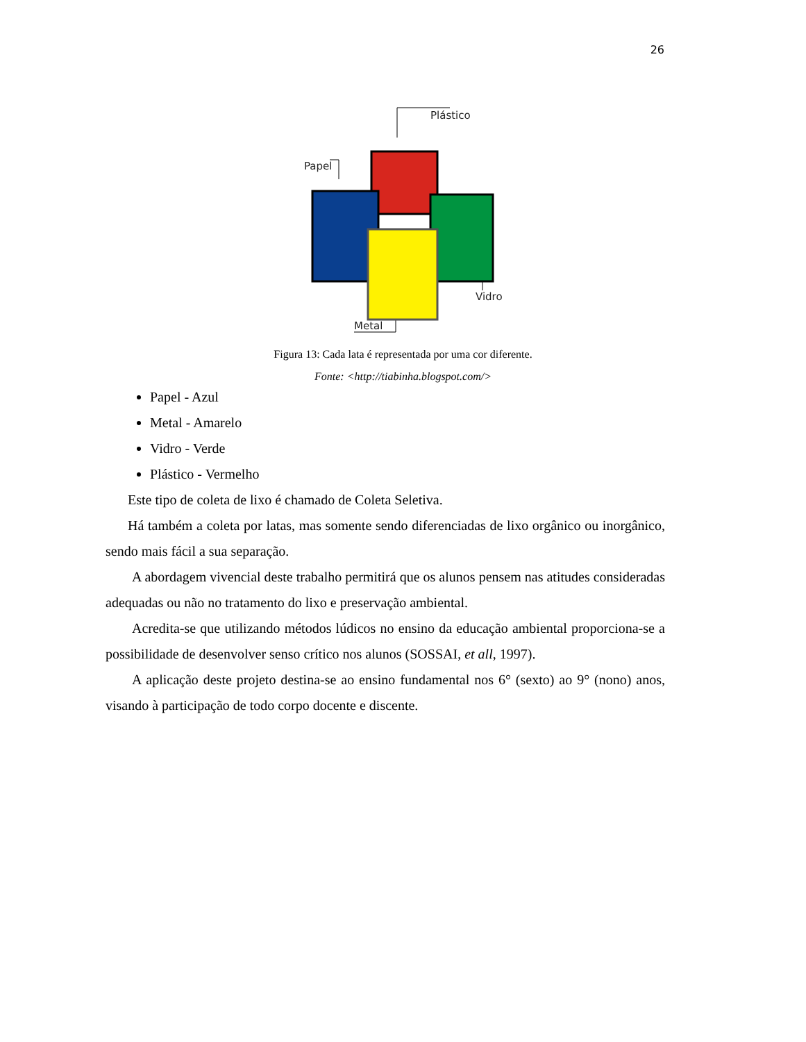26
Plástico
Papel
Vidro
Metal
Figura 13: Cada lata é representada por uma cor diferente.
Fonte: <http://tiabinha.blogspot.com/>
Papel - Azul
Metal - Amarelo
Vidro - Verde
Plástico - Vermelho
Este tipo de coleta de lixo é chamado de Coleta Seletiva.
Há também a coleta por latas, mas somente sendo diferenciadas de lixo orgânico ou inorgânico, sendo mais fácil a sua separação.
A abordagem vivencial deste trabalho permitirá que os alunos pensem nas atitudes consideradas adequadas ou não no tratamento do lixo e preservação ambiental.
Acredita-se que utilizando métodos lúdicos no ensino da educação ambiental proporciona-se a possibilidade de desenvolver senso crítico nos alunos (SOSSAI, et all, 1997).
A aplicação deste projeto destina-se ao ensino fundamental nos 6° (sexto) ao 9° (nono) anos, visando à participação de todo corpo docente e discente.